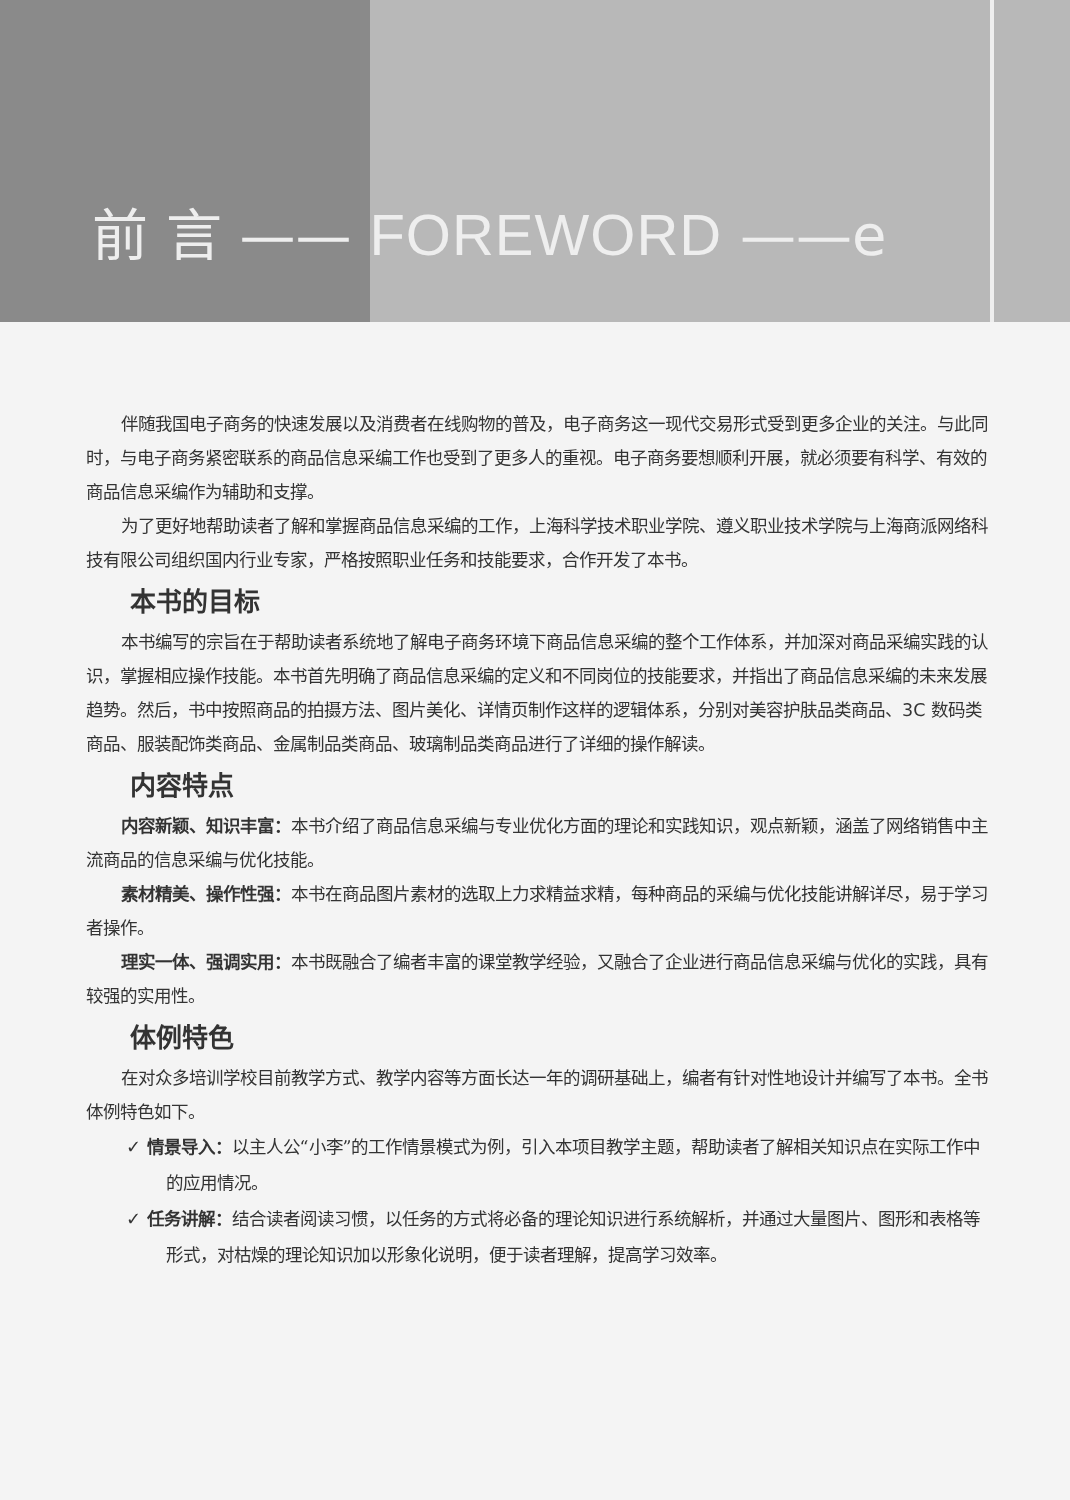前 言 —— FOREWORD ——e
伴随我国电子商务的快速发展以及消费者在线购物的普及，电子商务这一现代交易形式受到更多企业的关注。与此同时，与电子商务紧密联系的商品信息采编工作也受到了更多人的重视。电子商务要想顺利开展，就必须要有科学、有效的商品信息采编作为辅助和支撑。
为了更好地帮助读者了解和掌握商品信息采编的工作，上海科学技术职业学院、遵义职业技术学院与上海商派网络科技有限公司组织国内行业专家，严格按照职业任务和技能要求，合作开发了本书。
本书的目标
本书编写的宗旨在于帮助读者系统地了解电子商务环境下商品信息采编的整个工作体系，并加深对商品采编实践的认识，掌握相应操作技能。本书首先明确了商品信息采编的定义和不同岗位的技能要求，并指出了商品信息采编的未来发展趋势。然后，书中按照商品的拍摄方法、图片美化、详情页制作这样的逻辑体系，分别对美容护肤品类商品、3C 数码类商品、服装配饰类商品、金属制品类商品、玻璃制品类商品进行了详细的操作解读。
内容特点
内容新颖、知识丰富：本书介绍了商品信息采编与专业优化方面的理论和实践知识，观点新颖，涵盖了网络销售中主流商品的信息采编与优化技能。
素材精美、操作性强：本书在商品图片素材的选取上力求精益求精，每种商品的采编与优化技能讲解详尽，易于学习者操作。
理实一体、强调实用：本书既融合了编者丰富的课堂教学经验，又融合了企业进行商品信息采编与优化的实践，具有较强的实用性。
体例特色
在对众多培训学校目前教学方式、教学内容等方面长达一年的调研基础上，编者有针对性地设计并编写了本书。全书体例特色如下。
✓ 情景导入：以主人公“小李”的工作情景模式为例，引入本项目教学主题，帮助读者了解相关知识点在实际工作中的应用情况。
✓ 任务讲解：结合读者阅读习惯，以任务的方式将必备的理论知识进行系统解析，并通过大量图片、图形和表格等形式，对枯燥的理论知识加以形象化说明，便于读者理解，提高学习效率。